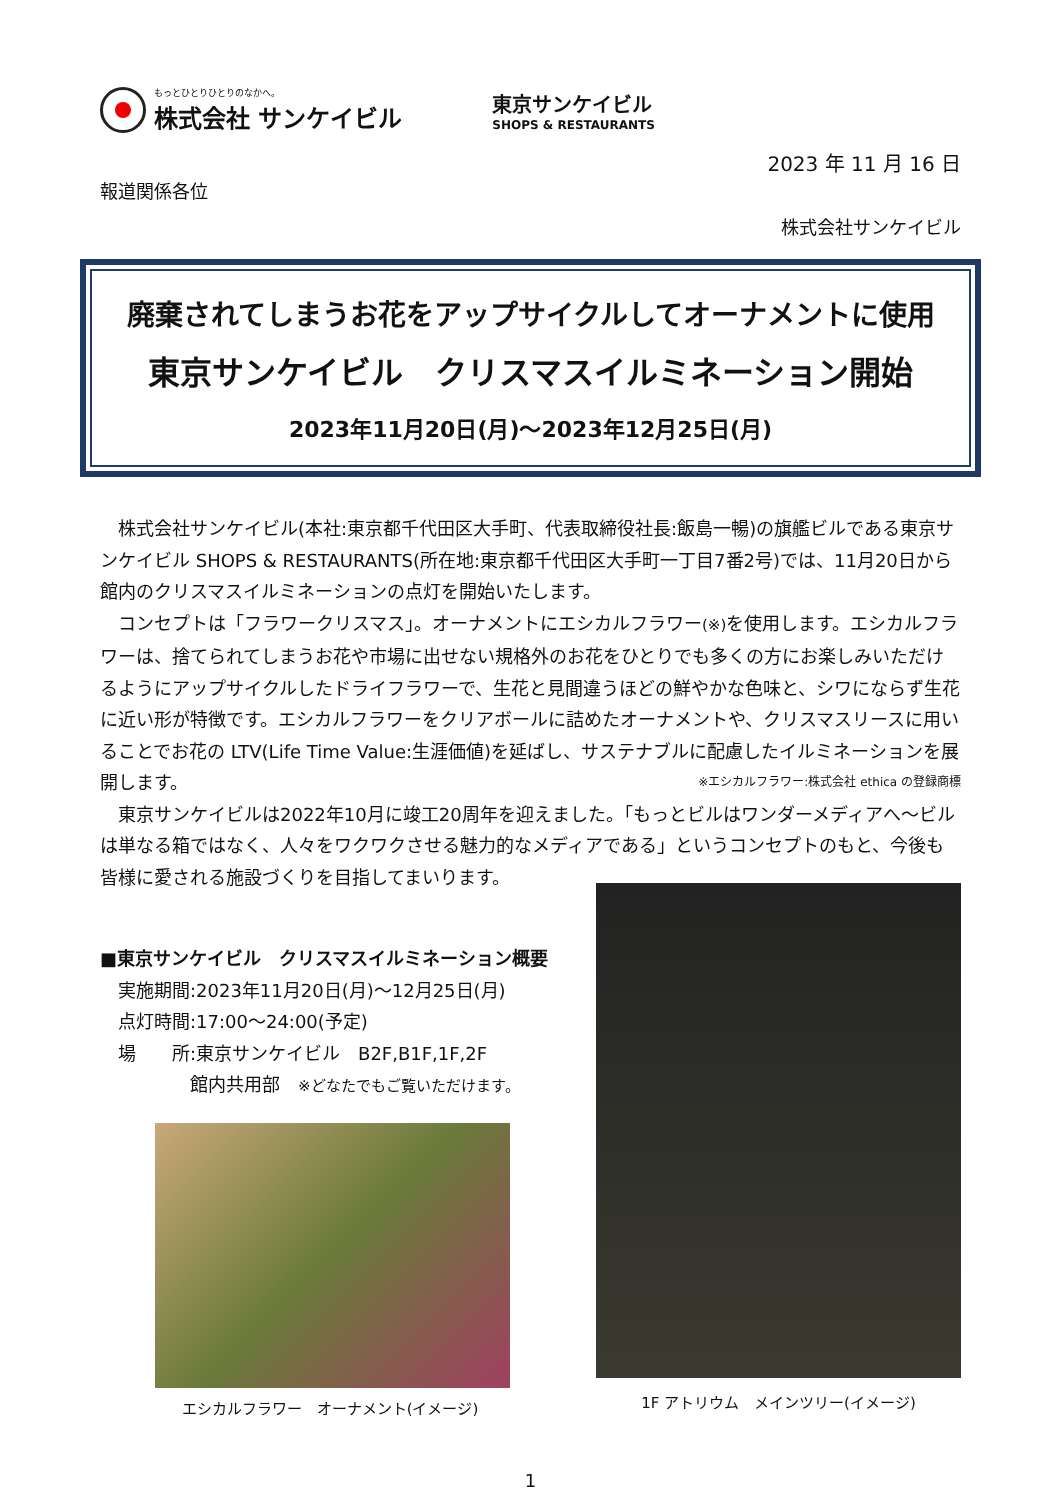もっとひとりひとりのなかへ。
株式会社 サンケイビル
東京サンケイビル
SHOPS & RESTAURANTS
2023 年 11 月 16 日
報道関係各位
株式会社サンケイビル
廃棄されてしまうお花をアップサイクルしてオーナメントに使用
東京サンケイビル　クリスマスイルミネーション開始
2023年11月20日(月)～2023年12月25日(月)
　株式会社サンケイビル(本社:東京都千代田区大手町、代表取締役社長:飯島一暢)の旗艦ビルである東京サンケイビル SHOPS & RESTAURANTS(所在地:東京都千代田区大手町一丁目7番2号)では、11月20日から館内のクリスマスイルミネーションの点灯を開始いたします。
　コンセプトは「フラワークリスマス」。オーナメントにエシカルフラワー(※) を使用します。エシカルフラワーは、捨てられてしまうお花や市場に出せない規格外のお花をひとりでも多くの方にお楽しみいただけるようにアップサイクルしたドライフラワーで、生花と見間違うほどの鮮やかな色味と、シワにならず生花に近い形が特徴です。エシカルフラワーをクリアボールに詰めたオーナメントや、クリスマスリースに用いることでお花の LTV(Life Time Value:生涯価値)を延ばし、サステナブルに配慮したイルミネーションを展開します。 ※エシカルフラワー:株式会社 ethica の登録商標
　東京サンケイビルは2022年10月に竣工20周年を迎えました。「もっとビルはワンダーメディアへ～ビルは単なる箱ではなく、人々をワクワクさせる魅力的なメディアである」というコンセプトのもと、今後も皆様に愛される施設づくりを目指してまいります。
■東京サンケイビル　クリスマスイルミネーション概要
　実施期間:2023年11月20日(月)～12月25日(月)
　点灯時間:17:00～24:00(予定)
　場　　所:東京サンケイビル　B2F,B1F,1F,2F
　　　　　館内共用部　※どなたでもご覧いただけます。
エシカルフラワー　オーナメント(イメージ)
1F アトリウム　メインツリー(イメージ)
1